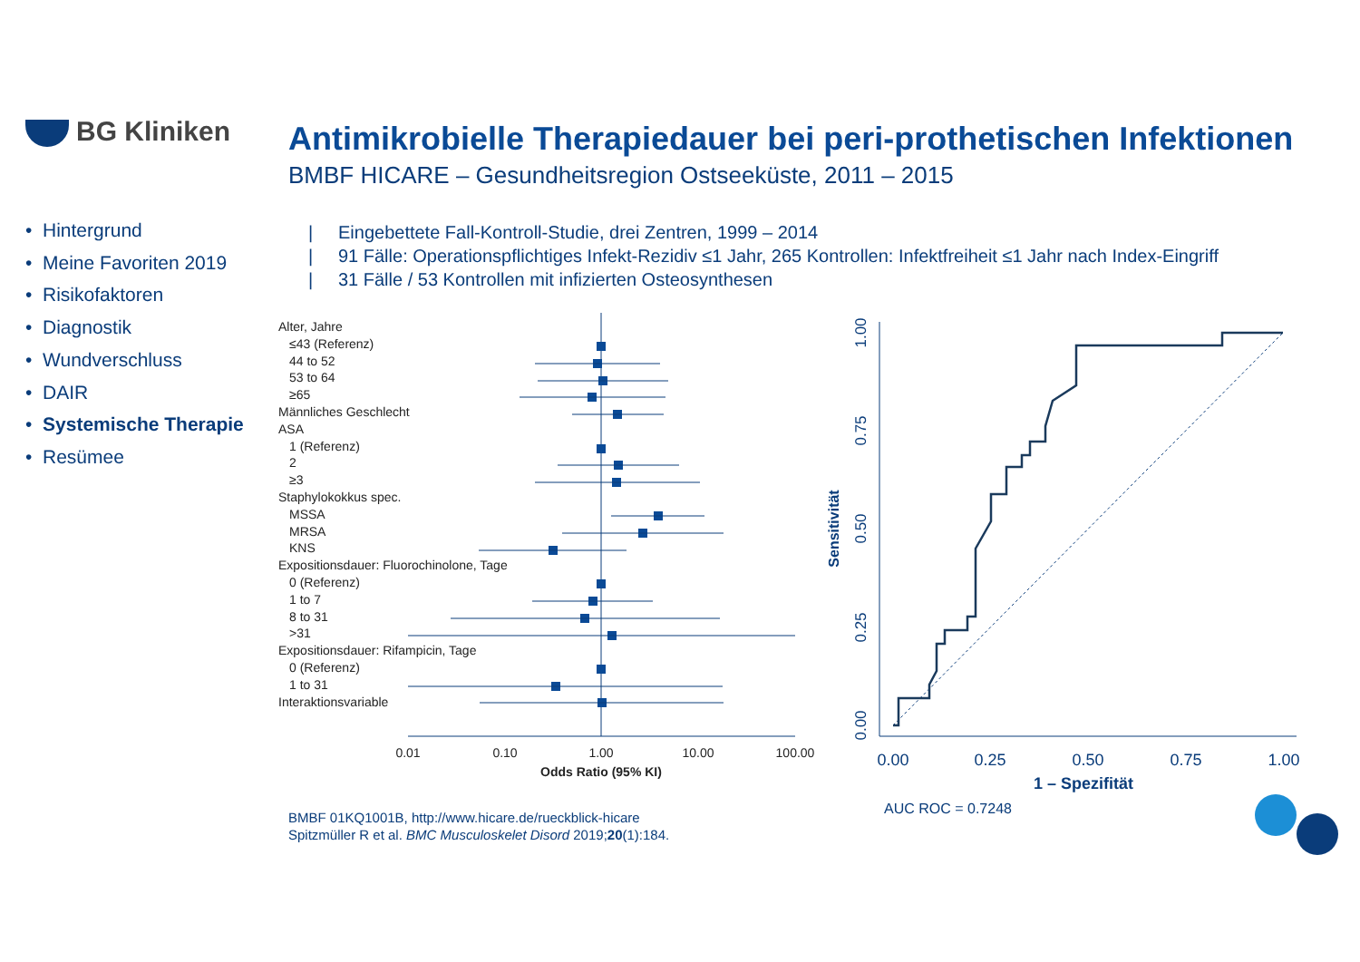BG Kliniken
Antimikrobielle Therapiedauer bei peri-prothetischen Infektionen
BMBF HICARE – Gesundheitsregion Ostseeküste, 2011 – 2015
• Hintergrund
• Meine Favoriten 2019
• Risikofaktoren
• Diagnostik
• Wundverschluss
• DAIR
• Systemische Therapie
• Resümee
| Eingebettete Fall-Kontroll-Studie, drei Zentren, 1999 – 2014
| 91 Fälle: Operationspflichtiges Infekt-Rezidiv ≤1 Jahr, 265 Kontrollen: Infektfreiheit ≤1 Jahr nach Index-Eingriff
| 31 Fälle / 53 Kontrollen mit infizierten Osteosynthesen
Alter, Jahre
≤43 (Referenz)
44 to 52
53 to 64
≥65
Männliches Geschlecht
ASA
1 (Referenz)
2
≥3
Staphylokokkus spec.
MSSA
MRSA
KNS
Expositionsdauer: Fluorochinolone, Tage
0 (Referenz)
1 to 7
8 to 31
>31
Expositionsdauer: Rifampicin, Tage
0 (Referenz)
1 to 31
Interaktionsvariable
0.01
0.10
1.00
10.00
100.00
Odds Ratio (95% KI)
0.00
0.25
0.50
0.75
1.00
1 – Spezifität
0.00
0.25
0.50
0.75
1.00
Sensitivität
AUC ROC = 0.7248
BMBF 01KQ1001B, http://www.hicare.de/rueckblick-hicare
Spitzmüller R et al. BMC Musculoskelet Disord 2019;20(1):184.